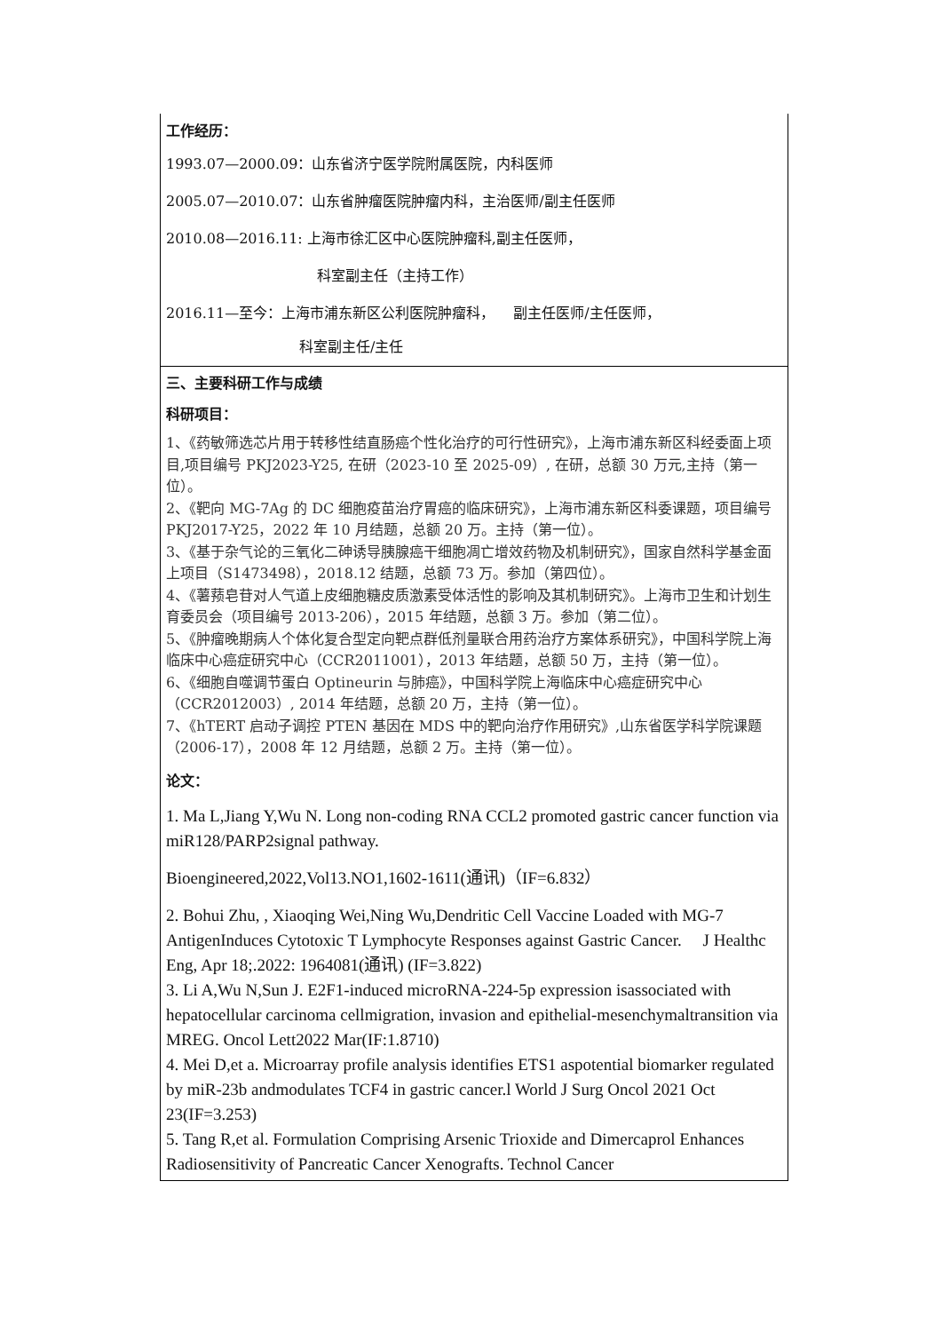| 工作经历： 1993.07—2000.09：山东省济宁医学院附属医院，内科医师 2005.07—2010.07：山东省肿瘤医院肿瘤内科，主治医师/副主任医师 2010.08—2016.11: 上海市徐汇区中心医院肿瘤科,副主任医师， 科室副主任（主持工作） 2016.11—至今：上海市浦东新区公利医院肿瘤科， 副主任医师/主任医师， 科室副主任/主任 |
| 三、主要科研工作与成绩 科研项目： 1、《药敏筛选芯片用于转移性结直肠癌个性化治疗的可行性研究》，上海市浦东新区科经委面上项目,项目编号 PKJ2023-Y25, 在研（2023-10 至 2025-09）, 在研，总额 30 万元,主持（第一位）。 2、《靶向 MG-7Ag 的 DC 细胞疫苗治疗胃癌的临床研究》，上海市浦东新区科委课题，项目编号 PKJ2017-Y25，2022 年 10 月结题，总额 20 万。主持（第一位）。 3、《基于杂气论的三氧化二砷诱导胰腺癌干细胞凋亡增效药物及机制研究》，国家自然科学基金面上项目（S1473498），2018.12 结题，总额 73 万。参加（第四位）。 4、《薯蓣皂苷对人气道上皮细胞糖皮质激素受体活性的影响及其机制研究》。上海市卫生和计划生育委员会（项目编号 2013-206），2015 年结题，总额 3 万。参加（第二位）。 5、《肿瘤晚期病人个体化复合型定向靶点群低剂量联合用药治疗方案体系研究》，中国科学院上海临床中心癌症研究中心（CCR2011001），2013 年结题，总额 50 万，主持（第一位）。 6、《细胞自噬调节蛋白 Optineurin 与肺癌》，中国科学院上海临床中心癌症研究中心（CCR2012003）, 2014 年结题，总额 20 万，主持（第一位）。 7、《hTERT 启动子调控 PTEN 基因在 MDS 中的靶向治疗作用研究》,山东省医学科学院课题（2006-17），2008 年 12 月结题，总额 2 万。主持（第一位）。 论文： 1. Ma L,Jiang Y,Wu N. Long non-coding RNA CCL2 promoted gastric cancer function via miR128/PARP2signal pathway. Bioengineered,2022,Vol13.NO1,1602-1611(通讯)（IF=6.832） 2. Bohui Zhu, , Xiaoqing Wei,Ning Wu,Dendritic Cell Vaccine Loaded with MG-7 AntigenInduces Cytotoxic T Lymphocyte Responses against Gastric Cancer. J Healthc Eng, Apr 18;.2022: 1964081(通讯) (IF=3.822) 3. Li A,Wu N,Sun J. E2F1-induced microRNA-224-5p expression isassociated with hepatocellular carcinoma cellmigration, invasion and epithelial-mesenchymaltransition via MREG. Oncol Lett2022 Mar(IF:1.8710) 4. Mei D,et a. Microarray profile analysis identifies ETS1 aspotential biomarker regulated by miR-23b andmodulates TCF4 in gastric cancer.l World J Surg Oncol 2021 Oct 23(IF=3.253) 5. Tang R,et al. Formulation Comprising Arsenic Trioxide and Dimercaprol Enhances Radiosensitivity of Pancreatic Cancer Xenografts. Technol Cancer |